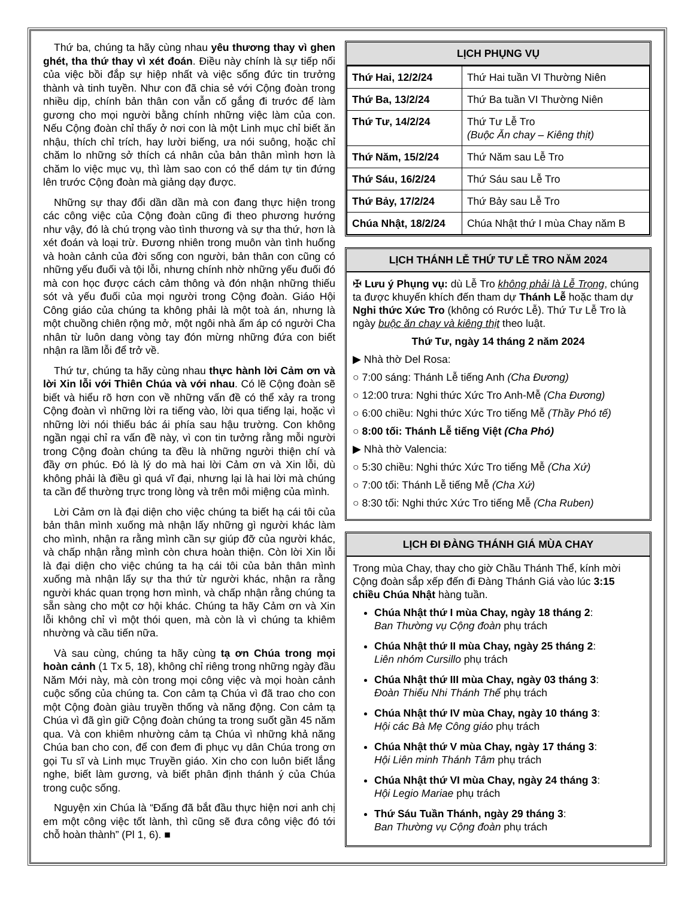Thứ ba, chúng ta hãy cùng nhau yêu thương thay vì ghen ghét, tha thứ thay vì xét đoán. Điều này chính là sự tiếp nối của việc bồi đắp sự hiệp nhất và việc sống đức tin trưởng thành và tinh tuyền. Như con đã chia sẻ với Cộng đoàn trong nhiều dịp, chính bản thân con vẫn cố gắng đi trước để làm gương cho mọi người bằng chính những việc làm của con. Nếu Cộng đoàn chỉ thấy ở nơi con là một Linh mục chỉ biết ăn nhậu, thích chỉ trích, hay lười biếng, ưa nói suông, hoặc chỉ chăm lo những sở thích cá nhân của bản thân mình hơn là chăm lo việc mục vụ, thì làm sao con có thể dám tự tin đứng lên trước Cộng đoàn mà giảng dạy được.
Những sự thay đổi dần dần mà con đang thực hiện trong các công việc của Cộng đoàn cũng đi theo phương hướng như vậy, đó là chú trọng vào tình thương và sự tha thứ, hơn là xét đoán và loại trừ. Đương nhiên trong muôn vàn tình huống và hoàn cảnh của đời sống con người, bản thân con cũng có những yếu đuối và tội lỗi, nhưng chính nhờ những yếu đuối đó mà con học được cách cảm thông và đón nhận những thiếu sót và yếu đuối của mọi người trong Cộng đoàn. Giáo Hội Công giáo của chúng ta không phải là một toà án, nhưng là một chuồng chiên rộng mở, một ngôi nhà ấm áp có người Cha nhân từ luôn dang vòng tay đón mừng những đứa con biết nhận ra lầm lỗi để trở về.
Thứ tư, chúng ta hãy cùng nhau thực hành lời Cảm ơn và lời Xin lỗi với Thiên Chúa và với nhau. Có lẽ Cộng đoàn sẽ biết và hiểu rõ hơn con về những vấn đề có thể xảy ra trong Cộng đoàn vì những lời ra tiếng vào, lời qua tiếng lại, hoặc vì những lời nói thiếu bác ái phía sau hậu trường. Con không ngần ngại chỉ ra vấn đề này, vì con tin tưởng rằng mỗi người trong Cộng đoàn chúng ta đều là những người thiện chí và đầy ơn phúc. Đó là lý do mà hai lời Cảm ơn và Xin lỗi, dù không phải là điều gì quá vĩ đại, nhưng lại là hai lời mà chúng ta cần để thường trực trong lòng và trên môi miệng của mình.
Lời Cảm ơn là đại diện cho việc chúng ta biết hạ cái tôi của bản thân mình xuống mà nhận lấy những gì người khác làm cho mình, nhận ra rằng mình cần sự giúp đỡ của người khác, và chấp nhận rằng mình còn chưa hoàn thiện. Còn lời Xin lỗi là đại diện cho việc chúng ta hạ cái tôi của bản thân mình xuống mà nhận lấy sự tha thứ từ người khác, nhận ra rằng người khác quan trọng hơn mình, và chấp nhận rằng chúng ta sẵn sàng cho một cơ hội khác. Chúng ta hãy Cảm ơn và Xin lỗi không chỉ vì một thói quen, mà còn là vì chúng ta khiêm nhường và cầu tiến nữa.
Và sau cùng, chúng ta hãy cùng tạ ơn Chúa trong mọi hoàn cảnh (1 Tx 5, 18), không chỉ riêng trong những ngày đầu Năm Mới này, mà còn trong mọi công việc và mọi hoàn cảnh cuộc sống của chúng ta. Con cảm tạ Chúa vì đã trao cho con một Cộng đoàn giàu truyền thống và năng động. Con cảm tạ Chúa vì đã gìn giữ Cộng đoàn chúng ta trong suốt gần 45 năm qua. Và con khiêm nhường cảm tạ Chúa vì những khả năng Chúa ban cho con, để con đem đi phục vụ dân Chúa trong ơn gọi Tu sĩ và Linh mục Truyền giáo. Xin cho con luôn biết lắng nghe, biết làm gương, và biết phân định thánh ý của Chúa trong cuộc sống.
Nguyện xin Chúa là “Đấng đã bắt đầu thực hiện nơi anh chị em một công việc tốt lành, thì cũng sẽ đưa công việc đó tới chỗ hoàn thành” (Pl 1, 6). ■
LỊCH PHỤNG VỤ
| Thứ Hai, 12/2/24 | Thứ Hai tuần VI Thường Niên |
| Thứ Ba, 13/2/24 | Thứ Ba tuần VI Thường Niên |
| Thứ Tư, 14/2/24 | Thứ Tư Lễ Tro (Buộc Ăn chay – Kiêng thịt) |
| Thứ Năm, 15/2/24 | Thứ Năm sau Lễ Tro |
| Thứ Sáu, 16/2/24 | Thứ Sáu sau Lễ Tro |
| Thứ Bảy, 17/2/24 | Thứ Bảy sau Lễ Tro |
| Chúa Nhật, 18/2/24 | Chúa Nhật thứ I mùa Chay năm B |
LỊCH THÁNH LỄ THỨ TƯ LỄ TRO NĂM 2024
✠ Lưu ý Phụng vụ: dù Lễ Tro không phải là Lễ Trọng, chúng ta được khuyến khích đến tham dự Thánh Lễ hoặc tham dự Nghi thức Xức Tro (không có Rước Lễ). Thứ Tư Lễ Tro là ngày buộc ăn chay và kiêng thịt theo luật.
Thứ Tư, ngày 14 tháng 2 năm 2024
▶ Nhà thờ Del Rosa:
○ 7:00 sáng: Thánh Lễ tiếng Anh (Cha Đương)
○ 12:00 trưa: Nghi thức Xức Tro Anh-Mễ (Cha Đương)
○ 6:00 chiều: Nghi thức Xức Tro tiếng Mễ (Thầy Phó tế)
○ 8:00 tối: Thánh Lễ tiếng Việt (Cha Phó)
▶ Nhà thờ Valencia:
○ 5:30 chiều: Nghi thức Xức Tro tiếng Mễ (Cha Xứ)
○ 7:00 tối: Thánh Lễ tiếng Mễ (Cha Xứ)
○ 8:30 tối: Nghi thức Xức Tro tiếng Mễ (Cha Ruben)
LỊCH ĐI ĐÀNG THÁNH GIÁ MÙA CHAY
Trong mùa Chay, thay cho giờ Chầu Thánh Thể, kính mời Cộng đoàn sắp xếp đến đi Đàng Thánh Giá vào lúc 3:15 chiều Chúa Nhật hàng tuần.
Chúa Nhật thứ I mùa Chay, ngày 18 tháng 2:
Ban Thường vụ Cộng đoàn phụ trách
Chúa Nhật thứ II mùa Chay, ngày 25 tháng 2:
Liên nhóm Cursillo phụ trách
Chúa Nhật thứ III mùa Chay, ngày 03 tháng 3:
Đoàn Thiếu Nhi Thánh Thể phụ trách
Chúa Nhật thứ IV mùa Chay, ngày 10 tháng 3:
Hội các Bà Mẹ Công giáo phụ trách
Chúa Nhật thứ V mùa Chay, ngày 17 tháng 3:
Hội Liên minh Thánh Tâm phụ trách
Chúa Nhật thứ VI mùa Chay, ngày 24 tháng 3:
Hội Legio Mariae phụ trách
Thứ Sáu Tuần Thánh, ngày 29 tháng 3:
Ban Thường vụ Cộng đoàn phụ trách